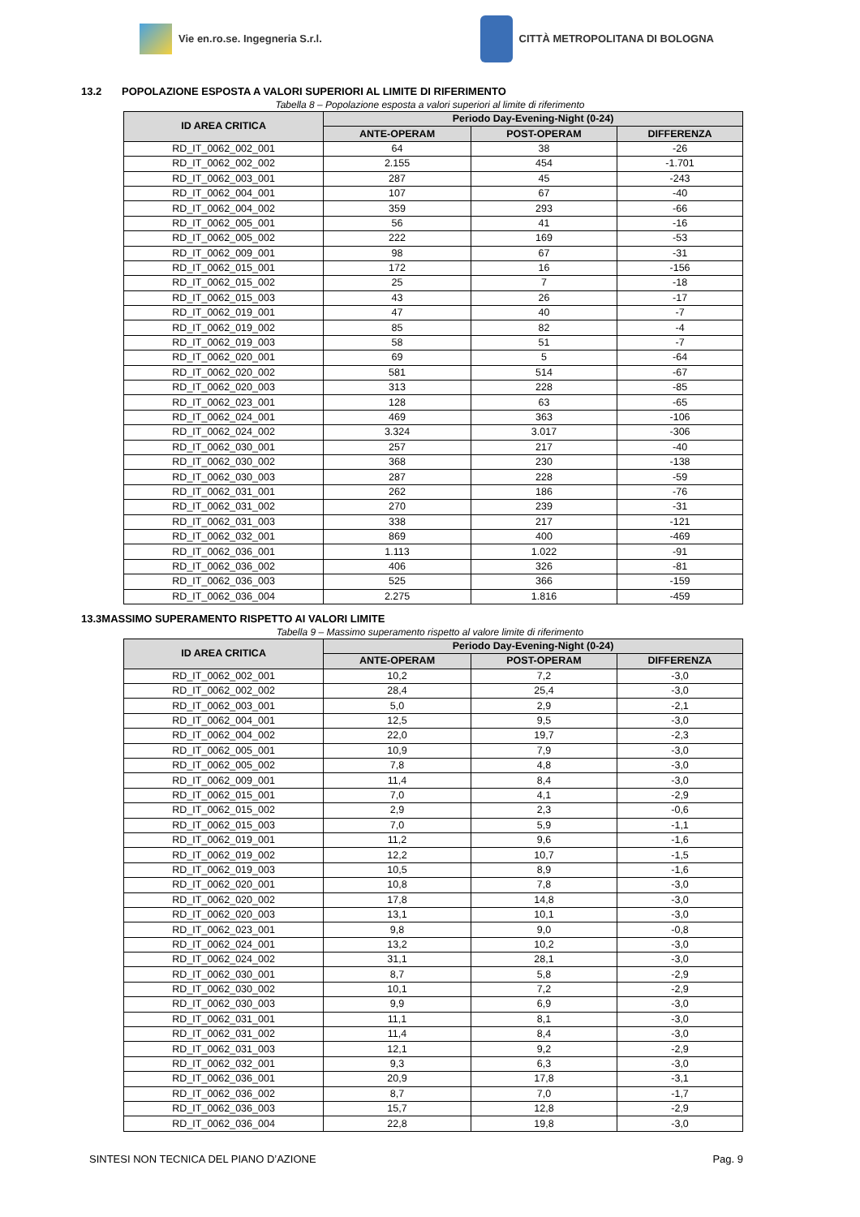Vie en.ro.se. Ingegneria S.r.l.
CITTÀ METROPOLITANA DI BOLOGNA
13.2 POPOLAZIONE ESPOSTA A VALORI SUPERIORI AL LIMITE DI RIFERIMENTO
Tabella 8 – Popolazione esposta a valori superiori al limite di riferimento
| ID AREA CRITICA | Periodo Day-Evening-Night (0-24) | | |
| --- | --- | --- | --- |
| | ANTE-OPERAM | POST-OPERAM | DIFFERENZA |
| RD_IT_0062_002_001 | 64 | 38 | -26 |
| RD_IT_0062_002_002 | 2.155 | 454 | -1.701 |
| RD_IT_0062_003_001 | 287 | 45 | -243 |
| RD_IT_0062_004_001 | 107 | 67 | -40 |
| RD_IT_0062_004_002 | 359 | 293 | -66 |
| RD_IT_0062_005_001 | 56 | 41 | -16 |
| RD_IT_0062_005_002 | 222 | 169 | -53 |
| RD_IT_0062_009_001 | 98 | 67 | -31 |
| RD_IT_0062_015_001 | 172 | 16 | -156 |
| RD_IT_0062_015_002 | 25 | 7 | -18 |
| RD_IT_0062_015_003 | 43 | 26 | -17 |
| RD_IT_0062_019_001 | 47 | 40 | -7 |
| RD_IT_0062_019_002 | 85 | 82 | -4 |
| RD_IT_0062_019_003 | 58 | 51 | -7 |
| RD_IT_0062_020_001 | 69 | 5 | -64 |
| RD_IT_0062_020_002 | 581 | 514 | -67 |
| RD_IT_0062_020_003 | 313 | 228 | -85 |
| RD_IT_0062_023_001 | 128 | 63 | -65 |
| RD_IT_0062_024_001 | 469 | 363 | -106 |
| RD_IT_0062_024_002 | 3.324 | 3.017 | -306 |
| RD_IT_0062_030_001 | 257 | 217 | -40 |
| RD_IT_0062_030_002 | 368 | 230 | -138 |
| RD_IT_0062_030_003 | 287 | 228 | -59 |
| RD_IT_0062_031_001 | 262 | 186 | -76 |
| RD_IT_0062_031_002 | 270 | 239 | -31 |
| RD_IT_0062_031_003 | 338 | 217 | -121 |
| RD_IT_0062_032_001 | 869 | 400 | -469 |
| RD_IT_0062_036_001 | 1.113 | 1.022 | -91 |
| RD_IT_0062_036_002 | 406 | 326 | -81 |
| RD_IT_0062_036_003 | 525 | 366 | -159 |
| RD_IT_0062_036_004 | 2.275 | 1.816 | -459 |
13.3MASSIMO SUPERAMENTO RISPETTO AI VALORI LIMITE
Tabella 9 – Massimo superamento rispetto al valore limite di riferimento
| ID AREA CRITICA | Periodo Day-Evening-Night (0-24) | | |
| --- | --- | --- | --- |
| | ANTE-OPERAM | POST-OPERAM | DIFFERENZA |
| RD_IT_0062_002_001 | 10,2 | 7,2 | -3,0 |
| RD_IT_0062_002_002 | 28,4 | 25,4 | -3,0 |
| RD_IT_0062_003_001 | 5,0 | 2,9 | -2,1 |
| RD_IT_0062_004_001 | 12,5 | 9,5 | -3,0 |
| RD_IT_0062_004_002 | 22,0 | 19,7 | -2,3 |
| RD_IT_0062_005_001 | 10,9 | 7,9 | -3,0 |
| RD_IT_0062_005_002 | 7,8 | 4,8 | -3,0 |
| RD_IT_0062_009_001 | 11,4 | 8,4 | -3,0 |
| RD_IT_0062_015_001 | 7,0 | 4,1 | -2,9 |
| RD_IT_0062_015_002 | 2,9 | 2,3 | -0,6 |
| RD_IT_0062_015_003 | 7,0 | 5,9 | -1,1 |
| RD_IT_0062_019_001 | 11,2 | 9,6 | -1,6 |
| RD_IT_0062_019_002 | 12,2 | 10,7 | -1,5 |
| RD_IT_0062_019_003 | 10,5 | 8,9 | -1,6 |
| RD_IT_0062_020_001 | 10,8 | 7,8 | -3,0 |
| RD_IT_0062_020_002 | 17,8 | 14,8 | -3,0 |
| RD_IT_0062_020_003 | 13,1 | 10,1 | -3,0 |
| RD_IT_0062_023_001 | 9,8 | 9,0 | -0,8 |
| RD_IT_0062_024_001 | 13,2 | 10,2 | -3,0 |
| RD_IT_0062_024_002 | 31,1 | 28,1 | -3,0 |
| RD_IT_0062_030_001 | 8,7 | 5,8 | -2,9 |
| RD_IT_0062_030_002 | 10,1 | 7,2 | -2,9 |
| RD_IT_0062_030_003 | 9,9 | 6,9 | -3,0 |
| RD_IT_0062_031_001 | 11,1 | 8,1 | -3,0 |
| RD_IT_0062_031_002 | 11,4 | 8,4 | -3,0 |
| RD_IT_0062_031_003 | 12,1 | 9,2 | -2,9 |
| RD_IT_0062_032_001 | 9,3 | 6,3 | -3,0 |
| RD_IT_0062_036_001 | 20,9 | 17,8 | -3,1 |
| RD_IT_0062_036_002 | 8,7 | 7,0 | -1,7 |
| RD_IT_0062_036_003 | 15,7 | 12,8 | -2,9 |
| RD_IT_0062_036_004 | 22,8 | 19,8 | -3,0 |
SINTESI NON TECNICA DEL PIANO D’AZIONE Pag. 9